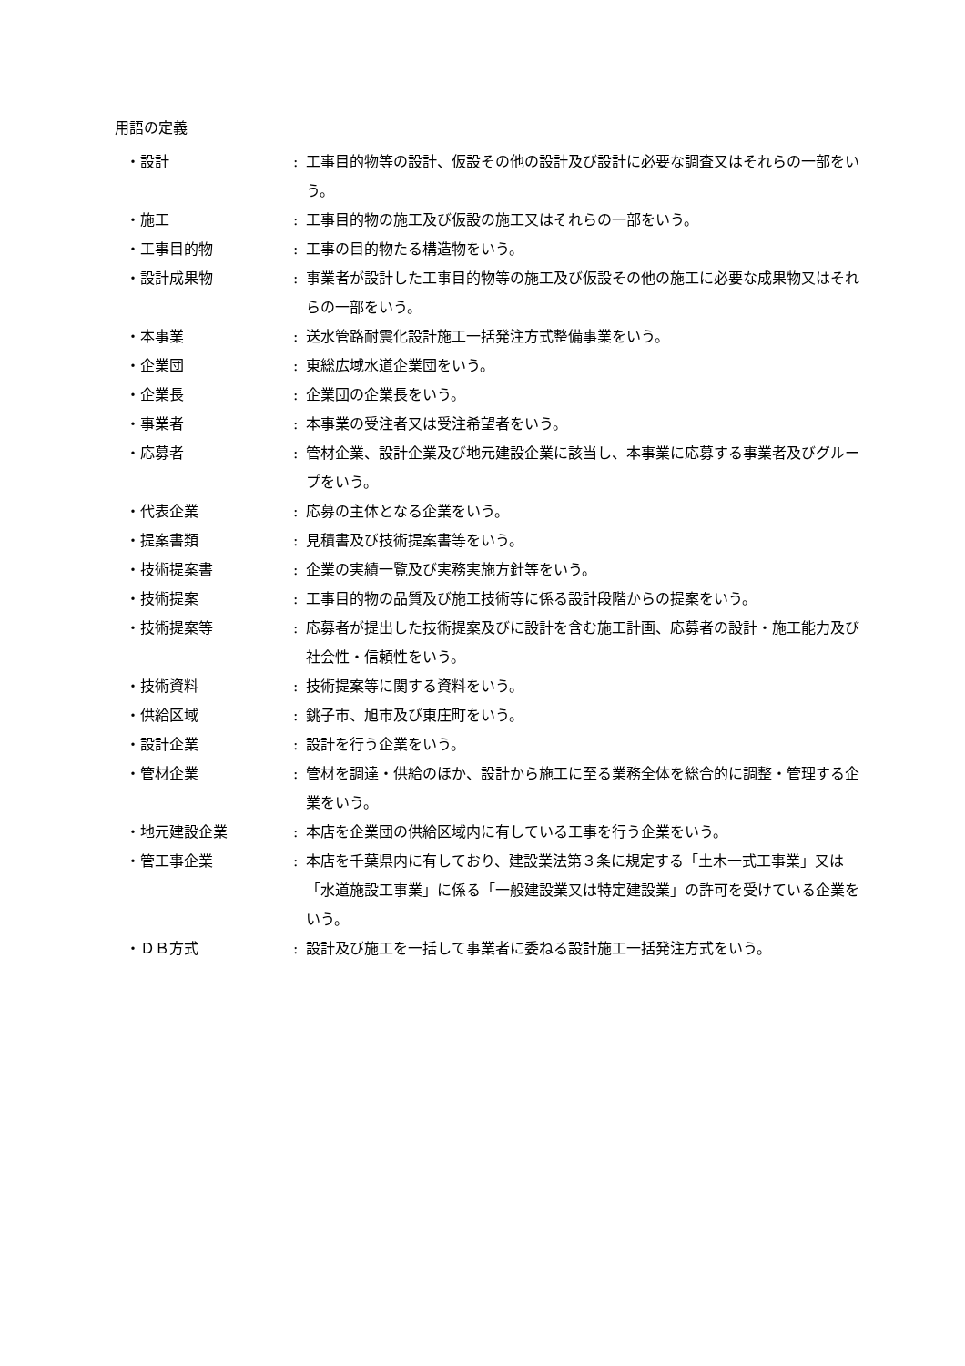用語の定義
・設計 : 工事目的物等の設計、仮設その他の設計及び設計に必要な調査又はそれらの一部をいう。
・施工 : 工事目的物の施工及び仮設の施工又はそれらの一部をいう。
・工事目的物 : 工事の目的物たる構造物をいう。
・設計成果物 : 事業者が設計した工事目的物等の施工及び仮設その他の施工に必要な成果物又はそれらの一部をいう。
・本事業 : 送水管路耐震化設計施工一括発注方式整備事業をいう。
・企業団 : 東総広域水道企業団をいう。
・企業長 : 企業団の企業長をいう。
・事業者 : 本事業の受注者又は受注希望者をいう。
・応募者 : 管材企業、設計企業及び地元建設企業に該当し、本事業に応募する事業者及びグループをいう。
・代表企業 : 応募の主体となる企業をいう。
・提案書類 : 見積書及び技術提案書等をいう。
・技術提案書 : 企業の実績一覧及び実務実施方針等をいう。
・技術提案 : 工事目的物の品質及び施工技術等に係る設計段階からの提案をいう。
・技術提案等 : 応募者が提出した技術提案及びに設計を含む施工計画、応募者の設計・施工能力及び社会性・信頼性をいう。
・技術資料 : 技術提案等に関する資料をいう。
・供給区域 : 銚子市、旭市及び東庄町をいう。
・設計企業 : 設計を行う企業をいう。
・管材企業 : 管材を調達・供給のほか、設計から施工に至る業務全体を総合的に調整・管理する企業をいう。
・地元建設企業 : 本店を企業団の供給区域内に有している工事を行う企業をいう。
・管工事企業 : 本店を千葉県内に有しており、建設業法第３条に規定する「土木一式工事業」又は「水道施設工事業」に係る「一般建設業又は特定建設業」の許可を受けている企業をいう。
・ＤＢ方式 : 設計及び施工を一括して事業者に委ねる設計施工一括発注方式をいう。